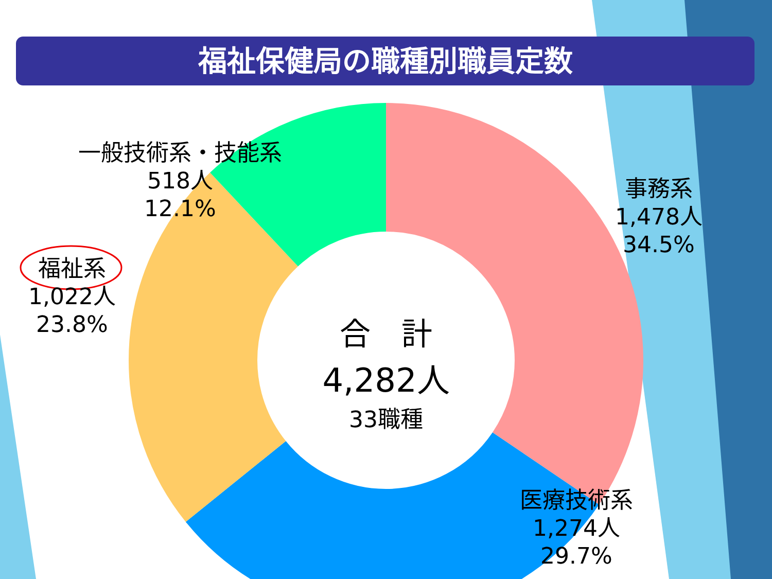福祉保健局の職種別職員定数
一般技術系・技能系
518人
12.1%
事務系
1,478人
34.5%
福祉系
1,022人
23.8%
医療技術系
1,274人
29.7%
合　計
4,282人
33職種